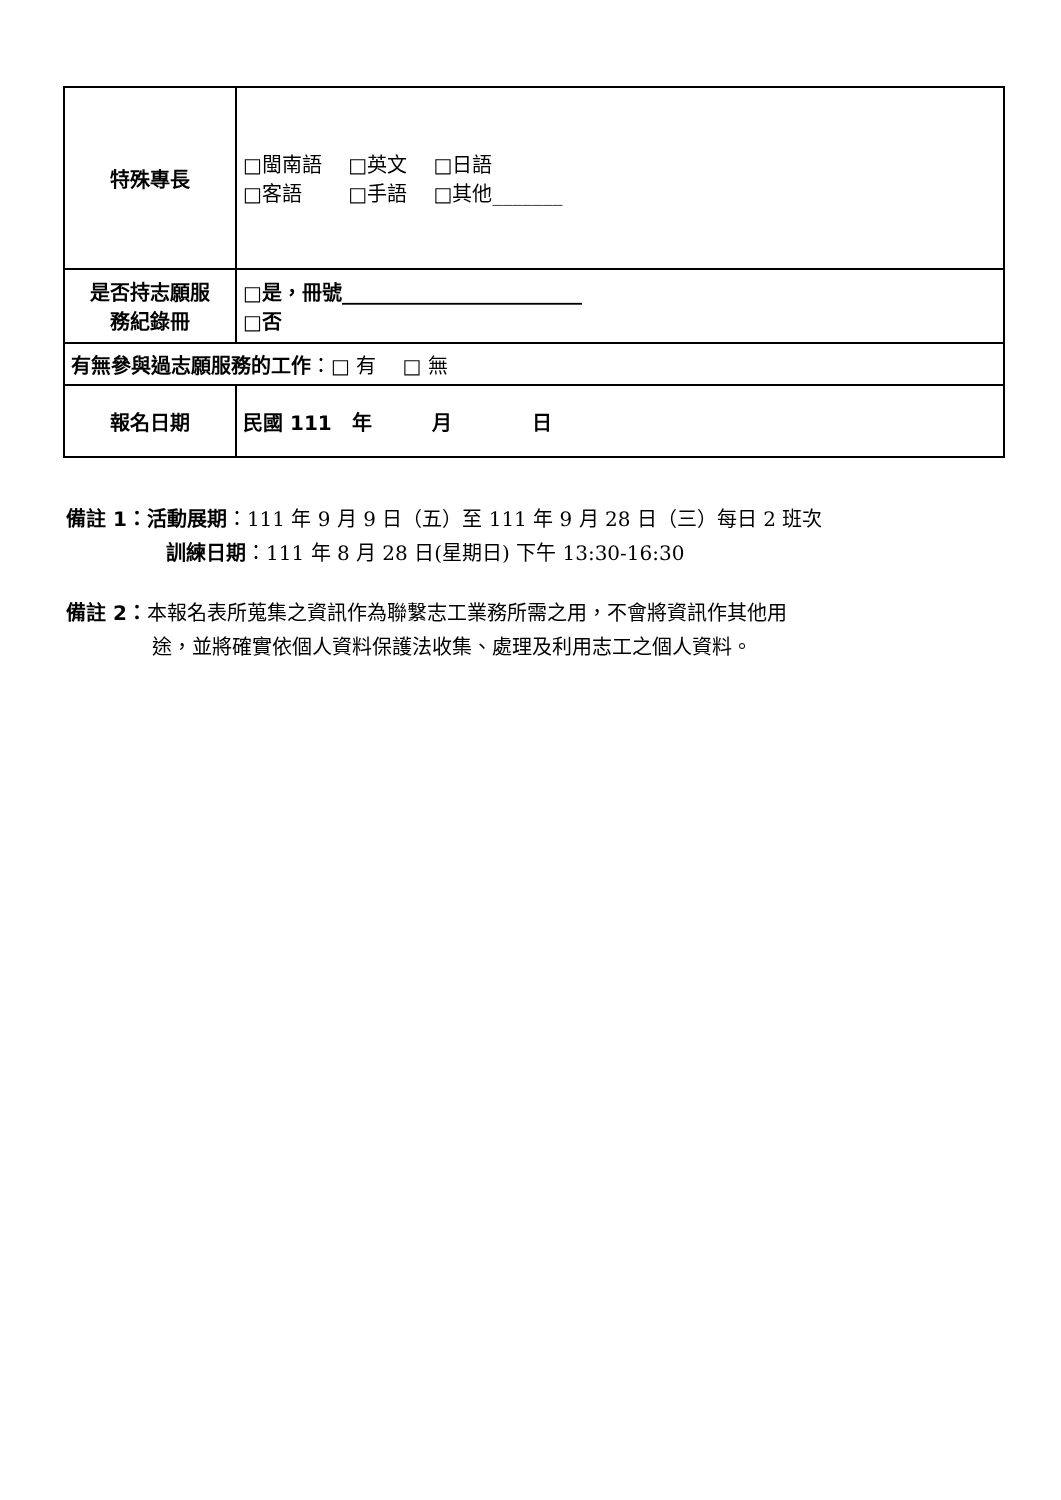| 特殊專長 | □閩南語 □英文 □日語 □客語 □手語 □其他_______ |
| 是否持志願服 務紀錄冊 | □是，冊號________________________ □否 |
| 有無參與過志願服務的工作 ：□ 有 □ 無 | |
| 報名日期 | 民國 111 年 月 日 |
備註 1：活動展期：111 年 9 月 9 日（五）至 111 年 9 月 28 日（三）每日 2 班次
訓練日期：111 年 8 月 28 日(星期日) 下午 13:30-16:30
備註 2：本報名表所蒐集之資訊作為聯繫志工業務所需之用，不會將資訊作其他用
途，並將確實依個人資料保護法收集、處理及利用志工之個人資料。